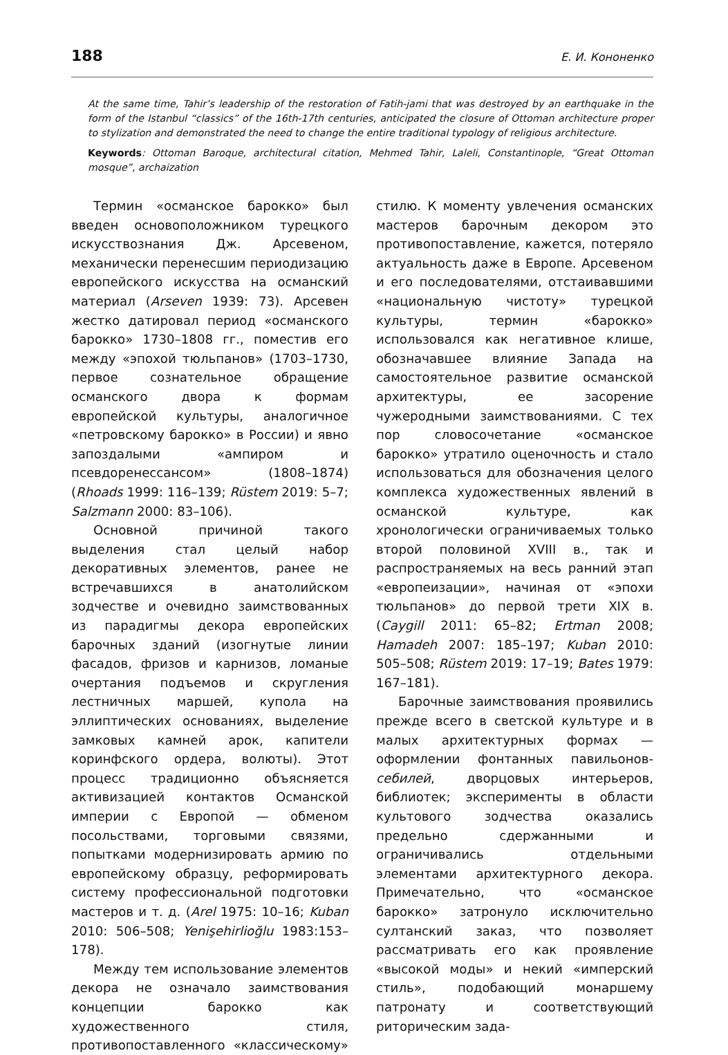188 Е. И. Кононенко
At the same time, Tahir’s leadership of the restoration of Fatih-jami that was destroyed by an earthquake in the form of the Istanbul “classics” of the 16th-17th centuries, anticipated the closure of Ottoman architecture proper to stylization and demonstrated the need to change the entire traditional typology of religious architecture.
Keywords: Ottoman Baroque, architectural citation, Mehmed Tahir, Laleli, Constantinople, “Great Ottoman mosque”, archaization
Термин «османское барокко» был введен основоположником турецкого искусствознания Дж. Арсевеном, механически перенесшим периодизацию европейского искусства на османский материал (Arseven 1939: 73). Арсевен жестко датировал период «османского барокко» 1730–1808 гг., поместив его между «эпохой тюльпанов» (1703–1730, первое сознательное обращение османского двора к формам европейской культуры, аналогичное «петровскому барокко» в России) и явно запоздалыми «ампиром и псевдоренессансом» (1808–1874) (Rhoads 1999: 116–139; Rüstem 2019: 5–7; Salzmann 2000: 83–106).
Основной причиной такого выделения стал целый набор декоративных элементов, ранее не встречавшихся в анатолийском зодчестве и очевидно заимствованных из парадигмы декора европейских барочных зданий (изогнутые линии фасадов, фризов и карнизов, ломаные очертания подъемов и скругления лестничных маршей, купола на эллиптических основаниях, выделение замковых камней арок, капители коринфского ордера, волюты). Этот процесс традиционно объясняется активизацией контактов Османской империи с Европой — обменом посольствами, торговыми связями, попытками модернизировать армию по европейскому образцу, реформировать систему профессиональной подготовки мастеров и т. д. (Arel 1975: 10–16; Kuban 2010: 506–508; Yenişehirlioğlu 1983:153–178).
Между тем использование элементов декора не означало заимствования концепции барокко как художественного стиля, противопоставленного «классическому» стилю. К моменту увлечения османских мастеров барочным декором это противопоставление, кажется, потеряло актуальность даже в Европе. Арсевеном и его последователями, отстаивавшими «национальную чистоту» турецкой культуры, термин «барокко» использовался как негативное клише, обозначавшее влияние Запада на самостоятельное развитие османской архитектуры, ее засорение чужеродными заимствованиями. С тех пор словосочетание «османское барокко» утратило оценочность и стало использоваться для обозначения целого комплекса художественных явлений в османской культуре, как хронологически ограничиваемых только второй половиной XVIII в., так и распространяемых на весь ранний этап «европеизации», начиная от «эпохи тюльпанов» до первой трети XIX в. (Caygill 2011: 65–82; Ertman 2008; Hamadeh 2007: 185–197; Kuban 2010: 505–508; Rüstem 2019: 17–19; Bates 1979: 167–181).
Барочные заимствования проявились прежде всего в светской культуре и в малых архитектурных формах — оформлении фонтанных павильонов-себилей, дворцовых интерьеров, библиотек; эксперименты в области культового зодчества оказались предельно сдержанными и ограничивались отдельными элементами архитектурного декора. Примечательно, что «османское барокко» затронуло исключительно султанский заказ, что позволяет рассматривать его как проявление «высокой моды» и некий «имперский стиль», подобающий монаршему патронату и соответствующий риторическим зада-